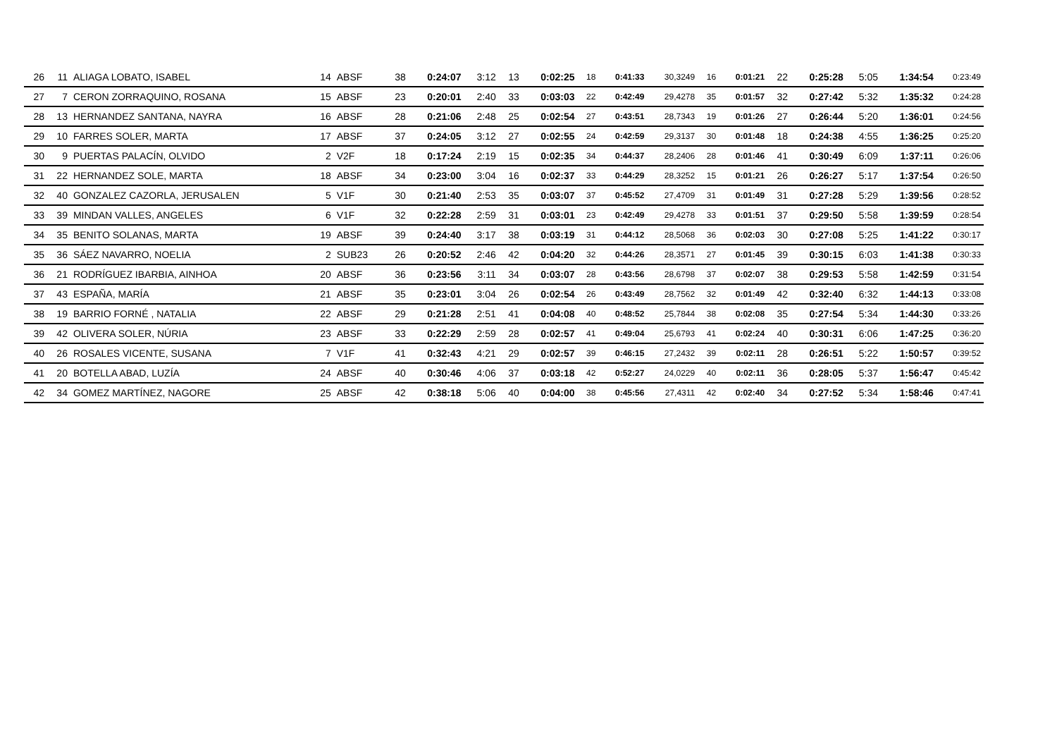| 26 | 11 | ALIAGA LOBATO, ISABEL | 14 | ABSF | 38 | 0:24:07 | 3:12 | 13 | 0:02:25 | 18 | 0:41:33 | 30,3249 | 16 | 0:01:21 | 22 | 0:25:28 | 5:05 | 1:34:54 | 0:23:49 |
| 27 | 7 | CERON ZORRAQUINO, ROSANA | 15 | ABSF | 23 | 0:20:01 | 2:40 | 33 | 0:03:03 | 22 | 0:42:49 | 29,4278 | 35 | 0:01:57 | 32 | 0:27:42 | 5:32 | 1:35:32 | 0:24:28 |
| 28 | 13 | HERNANDEZ SANTANA, NAYRA | 16 | ABSF | 28 | 0:21:06 | 2:48 | 25 | 0:02:54 | 27 | 0:43:51 | 28,7343 | 19 | 0:01:26 | 27 | 0:26:44 | 5:20 | 1:36:01 | 0:24:56 |
| 29 | 10 | FARRES SOLER, MARTA | 17 | ABSF | 37 | 0:24:05 | 3:12 | 27 | 0:02:55 | 24 | 0:42:59 | 29,3137 | 30 | 0:01:48 | 18 | 0:24:38 | 4:55 | 1:36:25 | 0:25:20 |
| 30 | 9 | PUERTAS PALACÍN, OLVIDO | 2 | V2F | 18 | 0:17:24 | 2:19 | 15 | 0:02:35 | 34 | 0:44:37 | 28,2406 | 28 | 0:01:46 | 41 | 0:30:49 | 6:09 | 1:37:11 | 0:26:06 |
| 31 | 22 | HERNANDEZ SOLE, MARTA | 18 | ABSF | 34 | 0:23:00 | 3:04 | 16 | 0:02:37 | 33 | 0:44:29 | 28,3252 | 15 | 0:01:21 | 26 | 0:26:27 | 5:17 | 1:37:54 | 0:26:50 |
| 32 | 40 | GONZALEZ CAZORLA, JERUSALEN | 5 | V1F | 30 | 0:21:40 | 2:53 | 35 | 0:03:07 | 37 | 0:45:52 | 27,4709 | 31 | 0:01:49 | 31 | 0:27:28 | 5:29 | 1:39:56 | 0:28:52 |
| 33 | 39 | MINDAN VALLES, ANGELES | 6 | V1F | 32 | 0:22:28 | 2:59 | 31 | 0:03:01 | 23 | 0:42:49 | 29,4278 | 33 | 0:01:51 | 37 | 0:29:50 | 5:58 | 1:39:59 | 0:28:54 |
| 34 | 35 | BENITO SOLANAS, MARTA | 19 | ABSF | 39 | 0:24:40 | 3:17 | 38 | 0:03:19 | 31 | 0:44:12 | 28,5068 | 36 | 0:02:03 | 30 | 0:27:08 | 5:25 | 1:41:22 | 0:30:17 |
| 35 | 36 | SÁEZ NAVARRO, NOELIA | 2 | SUB23 | 26 | 0:20:52 | 2:46 | 42 | 0:04:20 | 32 | 0:44:26 | 28,3571 | 27 | 0:01:45 | 39 | 0:30:15 | 6:03 | 1:41:38 | 0:30:33 |
| 36 | 21 | RODRÍGUEZ IBARBIA, AINHOA | 20 | ABSF | 36 | 0:23:56 | 3:11 | 34 | 0:03:07 | 28 | 0:43:56 | 28,6798 | 37 | 0:02:07 | 38 | 0:29:53 | 5:58 | 1:42:59 | 0:31:54 |
| 37 | 43 | ESPAÑA, MARÍA | 21 | ABSF | 35 | 0:23:01 | 3:04 | 26 | 0:02:54 | 26 | 0:43:49 | 28,7562 | 32 | 0:01:49 | 42 | 0:32:40 | 6:32 | 1:44:13 | 0:33:08 |
| 38 | 19 | BARRIO FORNÉ , NATALIA | 22 | ABSF | 29 | 0:21:28 | 2:51 | 41 | 0:04:08 | 40 | 0:48:52 | 25,7844 | 38 | 0:02:08 | 35 | 0:27:54 | 5:34 | 1:44:30 | 0:33:26 |
| 39 | 42 | OLIVERA SOLER, NÚRIA | 23 | ABSF | 33 | 0:22:29 | 2:59 | 28 | 0:02:57 | 41 | 0:49:04 | 25,6793 | 41 | 0:02:24 | 40 | 0:30:31 | 6:06 | 1:47:25 | 0:36:20 |
| 40 | 26 | ROSALES VICENTE, SUSANA | 7 | V1F | 41 | 0:32:43 | 4:21 | 29 | 0:02:57 | 39 | 0:46:15 | 27,2432 | 39 | 0:02:11 | 28 | 0:26:51 | 5:22 | 1:50:57 | 0:39:52 |
| 41 | 20 | BOTELLA ABAD, LUZÍA | 24 | ABSF | 40 | 0:30:46 | 4:06 | 37 | 0:03:18 | 42 | 0:52:27 | 24,0229 | 40 | 0:02:11 | 36 | 0:28:05 | 5:37 | 1:56:47 | 0:45:42 |
| 42 | 34 | GOMEZ MARTÍNEZ, NAGORE | 25 | ABSF | 42 | 0:38:18 | 5:06 | 40 | 0:04:00 | 38 | 0:45:56 | 27,4311 | 42 | 0:02:40 | 34 | 0:27:52 | 5:34 | 1:58:46 | 0:47:41 |